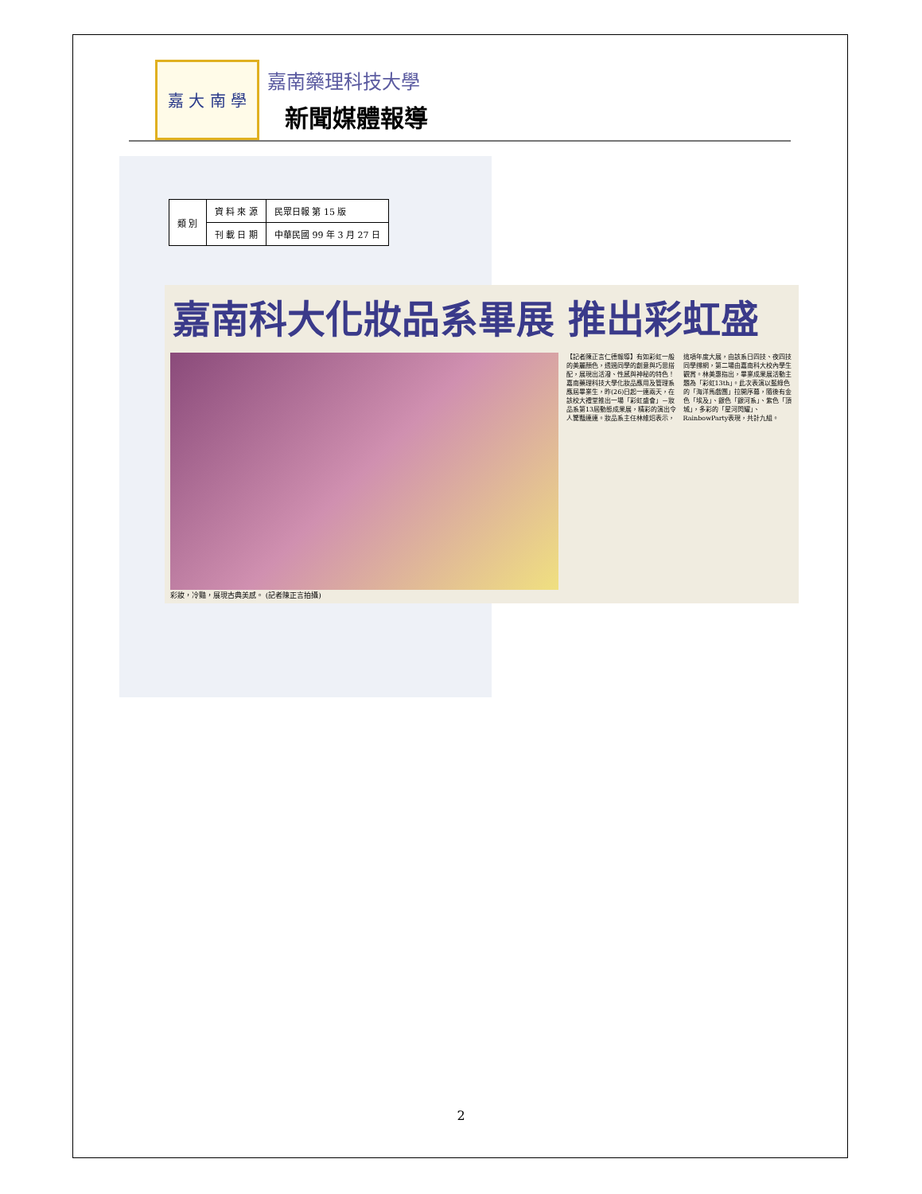嘉 大 南 學
嘉南藥理科技大學
新聞媒體報導
| 類 別 | 資 料 來 源 | 民眾日報 第 15 版 |
| | 刊 載 日 期 | 中華民國 99 年 3 月 27 日 |
嘉南科大化妝品系畢展 推出彩虹盛會
彩妝，冷豔，展現古典美感。 (記者陳正言拍攝)
【記者陳正言仁德報導】有如彩虹一般的美麗顏色，透過同學的創意與巧思搭配，展現出活潑、性感與神秘的特色！嘉南藥理科技大學化妝品應用及管理系應屆畢業生，昨(26)日起一連兩天，在該校大禮堂推出一場「彩虹盛會」－妝品系第13屆動態成果展，精彩的演出令人驚豔連連。妝品系主任林維炤表示，這項年度大展，由該系日四技、夜四技同學撐網，第二場由嘉南科大校內學生觀賞。林美惠指出，畢業成果展活動主題為「彩虹13th」。此次表演以藍綠色的「海洋馬戲團」拉開序幕，隨後有金色「埃及」、銀色「銀河系」、紫色「頂城」，多彩的「星河閃耀」、RainbowParty表現，共計九組。
2